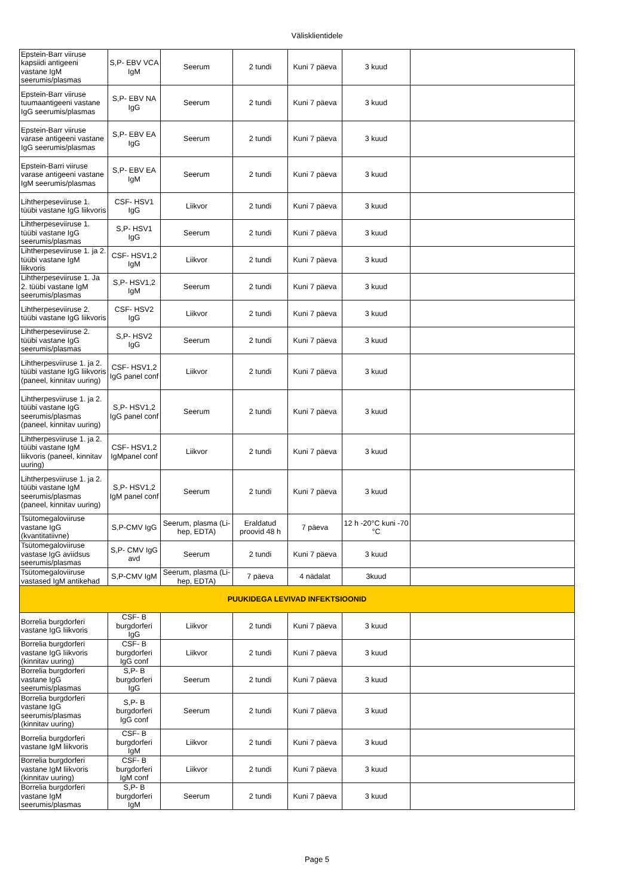Välisklientidele
| Epstein-Barr viiruse kapsiidi antigeeni vastane IgM seerumis/plasmas | S,P- EBV VCA IgM | Seerum | 2 tundi | Kuni 7 päeva | 3 kuud | |
| Epstein-Barr viiruse tuumaantigeeni vastane IgG seerumis/plasmas | S,P- EBV NA IgG | Seerum | 2 tundi | Kuni 7 päeva | 3 kuud | |
| Epstein-Barr viiruse varase antigeeni vastane IgG seerumis/plasmas | S,P- EBV EA IgG | Seerum | 2 tundi | Kuni 7 päeva | 3 kuud | |
| Epstein-Barri viiruse varase antigeeni vastane IgM seerumis/plasmas | S,P- EBV EA IgM | Seerum | 2 tundi | Kuni 7 päeva | 3 kuud | |
| Lihtherpeseviiruse 1. tüübi vastane IgG liikvoris | CSF- HSV1 IgG | Liikvor | 2 tundi | Kuni 7 päeva | 3 kuud | |
| Lihtherpeseviiruse 1. tüübi vastane IgG seerumis/plasmas | S,P- HSV1 IgG | Seerum | 2 tundi | Kuni 7 päeva | 3 kuud | |
| Lihtherpeseviiruse 1. ja 2. tüübi vastane IgM liikvoris | CSF- HSV1,2 IgM | Liikvor | 2 tundi | Kuni 7 päeva | 3 kuud | |
| Lihtherpeseviiruse 1. Ja 2. tüübi vastane IgM seerumis/plasmas | S,P- HSV1,2 IgM | Seerum | 2 tundi | Kuni 7 päeva | 3 kuud | |
| Lihtherpeseviiruse 2. tüübi vastane IgG liikvoris | CSF- HSV2 IgG | Liikvor | 2 tundi | Kuni 7 päeva | 3 kuud | |
| Lihtherpeseviiruse 2. tüübi vastane IgG seerumis/plasmas | S,P- HSV2 IgG | Seerum | 2 tundi | Kuni 7 päeva | 3 kuud | |
| Lihtherpesviiruse 1. ja 2. tüübi vastane IgG liikvoris (paneel, kinnitav uuring) | CSF- HSV1,2 IgG panel conf | Liikvor | 2 tundi | Kuni 7 päeva | 3 kuud | |
| Lihtherpesviiruse 1. ja 2. tüübi vastane IgG seerumis/plasmas (paneel, kinnitav uuring) | S,P- HSV1,2 IgG panel conf | Seerum | 2 tundi | Kuni 7 päeva | 3 kuud | |
| Lihtherpesviiruse 1. ja 2. tüübi vastane IgM liikvoris (paneel, kinnitav uuring) | CSF- HSV1,2 IgMpanel conf | Liikvor | 2 tundi | Kuni 7 päeva | 3 kuud | |
| Lihtherpesviiruse 1. ja 2. tüübi vastane IgM seerumis/plasmas (paneel, kinnitav uuring) | S,P- HSV1,2 IgM panel conf | Seerum | 2 tundi | Kuni 7 päeva | 3 kuud | |
| Tsütomegaloviiruse vastane IgG (kvantitatiivne) | S,P-CMV IgG | Seerum, plasma (Li-hep, EDTA) | Eraldatud proovid 48 h | 7 päeva | 12 h -20°C kuni -70 °C | |
| Tsütomegaloviiruse vastase IgG aviidsus seerumis/plasmas | S,P- CMV IgG avd | Seerum | 2 tundi | Kuni 7 päeva | 3 kuud | |
| Tsütomegaloviiruse vastased IgM antikehad | S,P-CMV IgM | Seerum, plasma (Li-hep, EDTA) | 7 päeva | 4 nädalat | 3kuud | |
| PUUKIDEGA LEVIVAD INFEKTSIOONID | | | | | | |
| Borrelia burgdorferi vastane IgG liikvoris | CSF- B burgdorferi IgG | Liikvor | 2 tundi | Kuni 7 päeva | 3 kuud | |
| Borrelia burgdorferi vastane IgG liikvoris (kinnitav uuring) | CSF- B burgdorferi IgG conf | Liikvor | 2 tundi | Kuni 7 päeva | 3 kuud | |
| Borrelia burgdorferi vastane IgG seerumis/plasmas | S,P- B burgdorferi IgG | Seerum | 2 tundi | Kuni 7 päeva | 3 kuud | |
| Borrelia burgdorferi vastane IgG seerumis/plasmas (kinnitav uuring) | S,P- B burgdorferi IgG conf | Seerum | 2 tundi | Kuni 7 päeva | 3 kuud | |
| Borrelia burgdorferi vastane IgM liikvoris | CSF- B burgdorferi IgM | Liikvor | 2 tundi | Kuni 7 päeva | 3 kuud | |
| Borrelia burgdorferi vastane IgM liikvoris (kinnitav uuring) | CSF- B burgdorferi IgM conf | Liikvor | 2 tundi | Kuni 7 päeva | 3 kuud | |
| Borrelia burgdorferi vastane IgM seerumis/plasmas | S,P- B burgdorferi IgM | Seerum | 2 tundi | Kuni 7 päeva | 3 kuud | |
Page 5